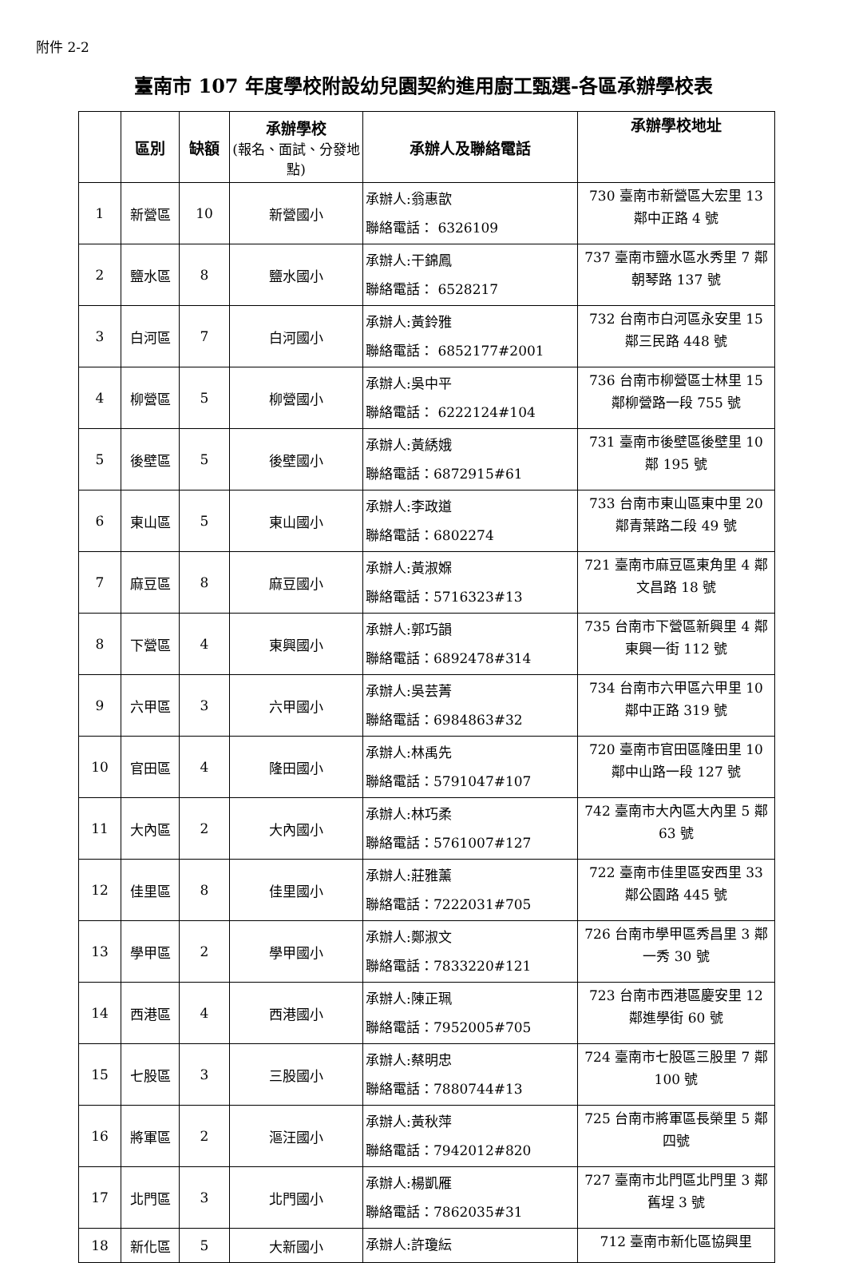附件 2-2
臺南市 107 年度學校附設幼兒園契約進用廚工甄選-各區承辦學校表
| | 區別 | 缺額 | 承辦學校 (報名、面試、分發地點) | 承辦人及聯絡電話 | 承辦學校地址 |
| --- | --- | --- | --- | --- | --- |
| 1 | 新營區 | 10 | 新營國小 | 承辦人:翁惠歆 聯絡電話： 6326109 | 730 臺南市新營區大宏里 13 鄰中正路 4 號 |
| 2 | 鹽水區 | 8 | 鹽水國小 | 承辦人:干錦鳳 聯絡電話： 6528217 | 737 臺南市鹽水區水秀里 7 鄰朝琴路 137 號 |
| 3 | 白河區 | 7 | 白河國小 | 承辦人:黃鈴雅 聯絡電話： 6852177#2001 | 732 台南市白河區永安里 15 鄰三民路 448 號 |
| 4 | 柳營區 | 5 | 柳營國小 | 承辦人:吳中平 聯絡電話： 6222124#104 | 736 台南市柳營區士林里 15 鄰柳營路一段 755 號 |
| 5 | 後壁區 | 5 | 後壁國小 | 承辦人:黃綉娥 聯絡電話：6872915#61 | 731 臺南市後壁區後壁里 10 鄰 195 號 |
| 6 | 東山區 | 5 | 東山國小 | 承辦人:李政道 聯絡電話：6802274 | 733 台南市東山區東中里 20 鄰青葉路二段 49 號 |
| 7 | 麻豆區 | 8 | 麻豆國小 | 承辦人:黃淑媬 聯絡電話：5716323#13 | 721 臺南市麻豆區東角里 4 鄰文昌路 18 號 |
| 8 | 下營區 | 4 | 東興國小 | 承辦人:郭巧韻 聯絡電話：6892478#314 | 735 台南市下營區新興里 4 鄰東興一街 112 號 |
| 9 | 六甲區 | 3 | 六甲國小 | 承辦人:吳芸菁 聯絡電話：6984863#32 | 734 台南市六甲區六甲里 10 鄰中正路 319 號 |
| 10 | 官田區 | 4 | 隆田國小 | 承辦人:林禹先 聯絡電話：5791047#107 | 720 臺南市官田區隆田里 10 鄰中山路一段 127 號 |
| 11 | 大內區 | 2 | 大內國小 | 承辦人:林巧柔 聯絡電話：5761007#127 | 742 臺南市大內區大內里 5 鄰 63 號 |
| 12 | 佳里區 | 8 | 佳里國小 | 承辦人:莊雅薰 聯絡電話：7222031#705 | 722 臺南市佳里區安西里 33 鄰公園路 445 號 |
| 13 | 學甲區 | 2 | 學甲國小 | 承辦人:鄭淑文 聯絡電話：7833220#121 | 726 台南市學甲區秀昌里 3 鄰一秀 30 號 |
| 14 | 西港區 | 4 | 西港國小 | 承辦人:陳正珮 聯絡電話：7952005#705 | 723 台南市西港區慶安里 12 鄰進學街 60 號 |
| 15 | 七股區 | 3 | 三股國小 | 承辦人:蔡明忠 聯絡電話：7880744#13 | 724 臺南市七股區三股里 7 鄰 100 號 |
| 16 | 將軍區 | 2 | 漚汪國小 | 承辦人:黃秋萍 聯絡電話：7942012#820 | 725 台南市將軍區長榮里 5 鄰四號 |
| 17 | 北門區 | 3 | 北門國小 | 承辦人:楊凱雁 聯絡電話：7862035#31 | 727 臺南市北門區北門里 3 鄰舊埕 3 號 |
| 18 | 新化區 | 5 | 大新國小 | 承辦人:許瓊紜 | 712 臺南市新化區協興里 |